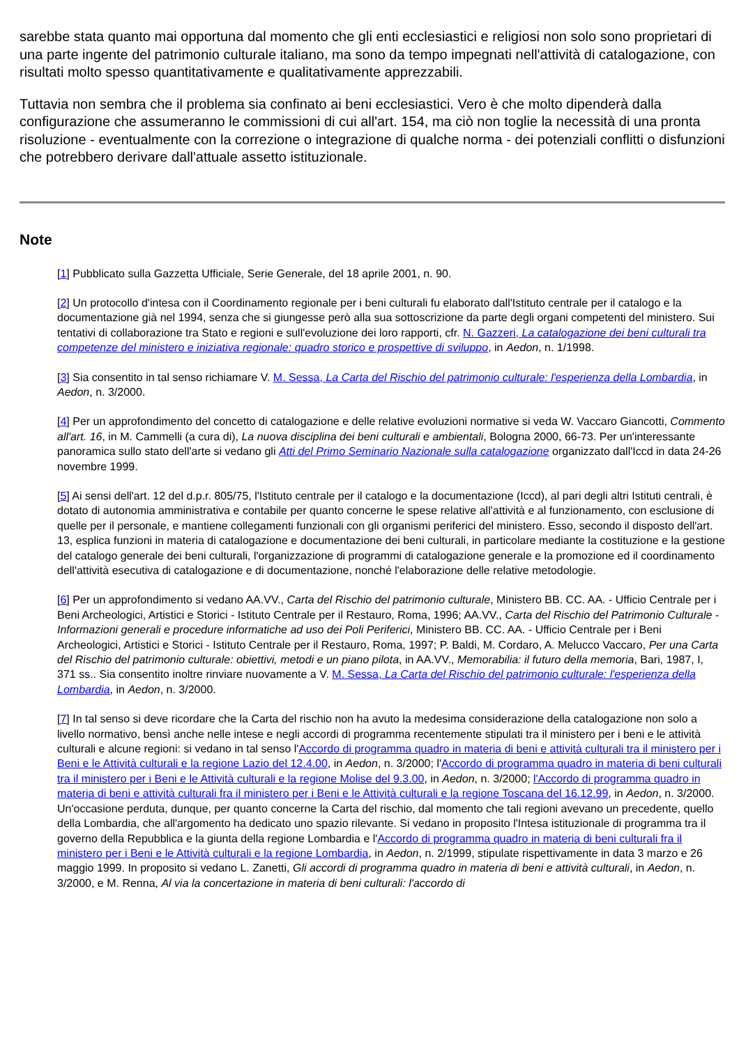sarebbe stata quanto mai opportuna dal momento che gli enti ecclesiastici e religiosi non solo sono proprietari di una parte ingente del patrimonio culturale italiano, ma sono da tempo impegnati nell'attività di catalogazione, con risultati molto spesso quantitativamente e qualitativamente apprezzabili.
Tuttavia non sembra che il problema sia confinato ai beni ecclesiastici. Vero è che molto dipenderà dalla configurazione che assumeranno le commissioni di cui all'art. 154, ma ciò non toglie la necessità di una pronta risoluzione - eventualmente con la correzione o integrazione di qualche norma - dei potenziali conflitti o disfunzioni che potrebbero derivare dall'attuale assetto istituzionale.
Note
[1] Pubblicato sulla Gazzetta Ufficiale, Serie Generale, del 18 aprile 2001, n. 90.
[2] Un protocollo d'intesa con il Coordinamento regionale per i beni culturali fu elaborato dall'Istituto centrale per il catalogo e la documentazione già nel 1994, senza che si giungesse però alla sua sottoscrizione da parte degli organi competenti del ministero. Sui tentativi di collaborazione tra Stato e regioni e sull'evoluzione dei loro rapporti, cfr. N. Gazzeri, La catalogazione dei beni culturali tra competenze del ministero e iniziativa regionale: quadro storico e prospettive di sviluppo, in Aedon, n. 1/1998.
[3] Sia consentito in tal senso richiamare V. M. Sessa, La Carta del Rischio del patrimonio culturale: l'esperienza della Lombardia, in Aedon, n. 3/2000.
[4] Per un approfondimento del concetto di catalogazione e delle relative evoluzioni normative si veda W. Vaccaro Giancotti, Commento all'art. 16, in M. Cammelli (a cura di), La nuova disciplina dei beni culturali e ambientali, Bologna 2000, 66-73. Per un'interessante panoramica sullo stato dell'arte si vedano gli Atti del Primo Seminario Nazionale sulla catalogazione organizzato dall'Iccd in data 24-26 novembre 1999.
[5] Ai sensi dell'art. 12 del d.p.r. 805/75, l'Istituto centrale per il catalogo e la documentazione (Iccd), al pari degli altri Istituti centrali, è dotato di autonomia amministrativa e contabile per quanto concerne le spese relative all'attività e al funzionamento, con esclusione di quelle per il personale, e mantiene collegamenti funzionali con gli organismi periferici del ministero. Esso, secondo il disposto dell'art. 13, esplica funzioni in materia di catalogazione e documentazione dei beni culturali, in particolare mediante la costituzione e la gestione del catalogo generale dei beni culturali, l'organizzazione di programmi di catalogazione generale e la promozione ed il coordinamento dell'attività esecutiva di catalogazione e di documentazione, nonché l'elaborazione delle relative metodologie.
[6] Per un approfondimento si vedano AA.VV., Carta del Rischio del patrimonio culturale, Ministero BB. CC. AA. - Ufficio Centrale per i Beni Archeologici, Artistici e Storici - Istituto Centrale per il Restauro, Roma, 1996; AA.VV., Carta del Rischio del Patrimonio Culturale - Informazioni generali e procedure informatiche ad uso dei Poli Periferici, Ministero BB. CC. AA. - Ufficio Centrale per i Beni Archeologici, Artistici e Storici - Istituto Centrale per il Restauro, Roma, 1997; P. Baldi, M. Cordaro, A. Melucco Vaccaro, Per una Carta del Rischio del patrimonio culturale: obiettivi, metodi e un piano pilota, in AA.VV., Memorabilia: il futuro della memoria, Bari, 1987, I, 371 ss.. Sia consentito inoltre rinviare nuovamente a V. M. Sessa, La Carta del Rischio del patrimonio culturale: l'esperienza della Lombardia, in Aedon, n. 3/2000.
[7] In tal senso si deve ricordare che la Carta del rischio non ha avuto la medesima considerazione della catalogazione non solo a livello normativo, bensì anche nelle intese e negli accordi di programma recentemente stipulati tra il ministero per i beni e le attività culturali e alcune regioni: si vedano in tal senso l'Accordo di programma quadro in materia di beni e attività culturali tra il ministero per i Beni e le Attività culturali e la regione Lazio del 12.4.00, in Aedon, n. 3/2000; l'Accordo di programma quadro in materia di beni culturali tra il ministero per i Beni e le Attività culturali e la regione Molise del 9.3.00, in Aedon, n. 3/2000; l'Accordo di programma quadro in materia di beni e attività culturali fra il ministero per i Beni e le Attività culturali e la regione Toscana del 16.12.99, in Aedon, n. 3/2000. Un'occasione perduta, dunque, per quanto concerne la Carta del rischio, dal momento che tali regioni avevano un precedente, quello della Lombardia, che all'argomento ha dedicato uno spazio rilevante. Si vedano in proposito l'Intesa istituzionale di programma tra il governo della Repubblica e la giunta della regione Lombardia e l'Accordo di programma quadro in materia di beni culturali fra il ministero per i Beni e le Attività culturali e la regione Lombardia, in Aedon, n. 2/1999, stipulate rispettivamente in data 3 marzo e 26 maggio 1999. In proposito si vedano L. Zanetti, Gli accordi di programma quadro in materia di beni e attività culturali, in Aedon, n. 3/2000, e M. Renna, Al via la concertazione in materia di beni culturali: l'accordo di